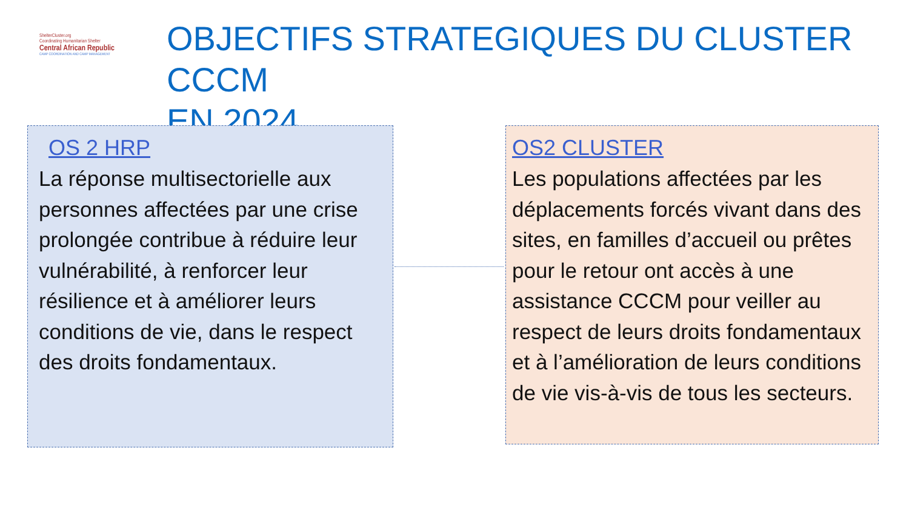ShelterCluster.org
Coordinating Humanitarian Shelter
Central African Republic
CAMP COORDINATION AND CAMP MANAGEMENT
OBJECTIFS STRATEGIQUES DU CLUSTER CCCM
EN 2024
OS 2 HRP
La réponse multisectorielle aux personnes affectées par une crise prolongée contribue à réduire leur vulnérabilité, à renforcer leur résilience et à améliorer leurs conditions de vie, dans le respect des droits fondamentaux.
OS2 CLUSTER
Les populations affectées par les déplacements forcés vivant dans des sites, en familles d’accueil ou prêtes pour le retour ont accès à une assistance CCCM pour veiller au respect de leurs droits fondamentaux et à l’amélioration de leurs conditions de vie vis-à-vis de tous les secteurs.